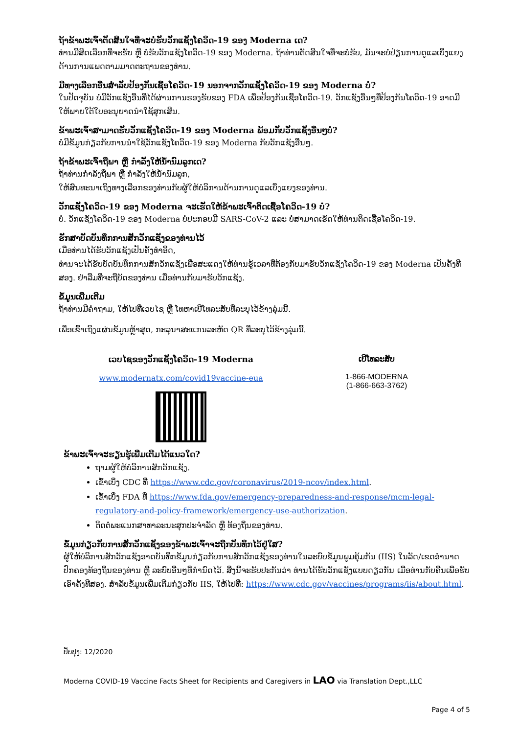ຖ້າຂ້າພະເຈົ້າຕັດສິນໃຈທີ່ຈະບໍ່ຮັບວັກແຊັງໂຄວິດ-19 ຂອງ Moderna ເດ?
ທ່ານມີສິດເລືອກທີ່ຈະຮັບ ຫຼື ບໍ່ຮັບວັກແຊັງໂຄວິດ-19 ຂອງ Moderna. ຖ້າທ່ານຕັດສິນໃຈທີ່ຈະບໍ່ຮັບ, ມັນຈະບໍ່ປ່ຽນການດູແລເບິ່ງແຍງດ້ານການແພດຕາມມາດຕະຖານຂອງທ່ານ.
ມີທາງເລືອກອື່ນສໍາລັບປ້ອງກັນເຊື້ອໂຄວິດ-19 ນອກຈາກວັກແຊັງໂຄວິດ-19 ຂອງ Moderna ບໍ?
ໃນປັດຈຸບັນ ບໍ່ມີວັກແຊັງອື່ນທີ່ໄດ້ຜ່ານການຮອງຮັບຂອງ FDA ເພື່ອປ້ອງກັນເຊື້ອໂຄວິດ-19. ວັກແຊັງອື່ນໆທີ່ປ້ອງກັນໂຄວິດ-19 ອາດມີໃຫ້ພາຍໃຕ້ໃບອະນຸຍາດນໍາໃຊ້ສຸກເສີນ.
ຂ້າພະເຈົ້າສາມາດຮັບວັກແຊັງໂຄວິດ-19 ຂອງ Moderna ພ້ອມກັບວັກແຊັງອື່ນໆບໍ?
ບໍ່ມີຂໍ້ມູນກ່ຽວກັບການນໍາໃຊ້ວັກແຊັງໂຄວິດ-19 ຂອງ Moderna ກັບວັກແຊັງອື່ນໆ.
ຖ້າຂ້າພະເຈົ້າຖືພາ ຫຼື ກໍາລັງໃຫ້ນໍ້ານົມລູກເດ?
ຖ້າທ່ານກໍາລັງຖືພາ ຫຼື ກໍາລັງໃຫ້ນໍ້ານົມລູກ,
ໃຫ້ສົນທະນາເຖິງທາງເລືອກຂອງທ່ານກັບຜູ້ໃຫ້ບໍລິການດ້ານການດູແລເບິ່ງແຍງຂອງທ່ານ.
ວັກແຊັງໂຄວິດ-19 ຂອງ Moderna ຈະເຮັດໃຫ້ຂ້າພະເຈົ້າຕິດເຊື້ອໂຄວິດ-19 ບໍ?
ບໍ່. ວັກແຊັງໂຄວິດ-19 ຂອງ Moderna ບໍ່ປະກອບມີ SARS-CoV-2 ແລະ ບໍ່ສາມາດເຮັດໃຫ້ທ່ານຕິດເຊື້ອໂຄວິດ-19.
ຮັກສາບັດບັນທຶກການສັກວັກແຊັງຂອງທ່ານໄວ້
ເມື່ອທ່ານໄດ້ຮັບວັກແຊັງເປັນຄັ້ງທໍາອິດ,
ທ່ານຈະໄດ້ຮັບບັດບັນທຶກການສັກວັກແຊັງເພື່ອສະແດງໃຫ້ທ່ານຮູ້ເວລາທີ່ຕ້ອງກັບມາຮັບວັກແຊັງໂຄວິດ-19 ຂອງ Moderna ເປັນຄັ້ງທີສອງ. ຢ່າລືມທີ່ຈະຖືບັດຂອງທ່ານ ເມື່ອທ່ານກັບມາຮັບວັກແຊັງ.
ຂໍ້ມູນເພີ່ມເຕີມ
ຖ້າທ່ານມີຄໍາຖາມ, ໃຫ້ໄປທີ່ເວບໄຊ ຫຼື ໂທຫາເບີໂທລະສັບທີ່ລະບຸໄວ້ຂ້າງລຸ່ມນີ້.
ເພື່ອເຂົ້າເຖິງແຜ່ນຂໍ້ມູນຫຼ້າສຸດ, ກະລຸນາສະແກນລະຫັດ QR ທີ່ລະບຸໄວ້ຂ້າງລຸ່ມນີ້.
ເວບໄຊຂອງວັກແຊັງໂຄວິດ-19 Moderna
www.modernatx.com/covid19vaccine-eua
ເບີໂທລະສັບ
1-866-MODERNA
(1-866-663-3762)
ຂ້າພະເຈົ້າຈະຮຽນຮູ້ເພີ່ມເຕີມໄດ້ແນວໃດ?
ຖາມຜູ້ໃຫ້ບໍລິການສັກວັກແຊັງ.
ເຂົ້າເບິ່ງ CDC ທີ່ https://www.cdc.gov/coronavirus/2019-ncov/index.html.
ເຂົ້າເບິ່ງ FDA ທີ່ https://www.fda.gov/emergency-preparedness-and-response/mcm-legal-regulatory-and-policy-framework/emergency-use-authorization.
ຕິດຕໍ່ພະແນກສາທາລະນະສຸກປະຈໍາລັດ ຫຼື ທ້ອງຖິ່ນຂອງທ່ານ.
ຂໍ້ມູນກ່ຽວກັບການສັກວັກແຊັງຂອງຂ້າພະເຈົ້າຈະຖືກບັນທຶກໄວ້ຢູ່ໃສ?
ຜູ້ໃຫ້ບໍລິການສັກວັກແຊັງອາດບັນທຶກຂໍ້ມູນກ່ຽວກັບການສັກວັກແຊັງຂອງທ່ານໃນລະບົບຂໍ້ມູນພູມຄຸ້ມກັນ (IIS) ໃນລັດ/ເຂດອໍານາດປົກຄອງທ້ອງຖິ່ນຂອງທ່ານ ຫຼື ລະບົບອື່ນໆທີ່ກໍານົດໄວ້. ສິ່ງນີ້ຈະຮັບປະກັນວ່າ ທ່ານໄດ້ຮັບວັກແຊັງແບບດຽວກັນ ເມື່ອທ່ານກັບຄືນເພື່ອຮັບເອົາຄັ້ງທີສອງ. ສໍາລັບຂໍ້ມູນເພີ່ມເຕີມກ່ຽວກັບ IIS, ໃຫ້ໄປທີ່: https://www.cdc.gov/vaccines/programs/iis/about.html.
ປັບປຸງ: 12/2020
Moderna COVID-19 Vaccine Facts Sheet for Recipients and Caregivers in LAO via Translation Dept.,LLC
Page 4 of 5